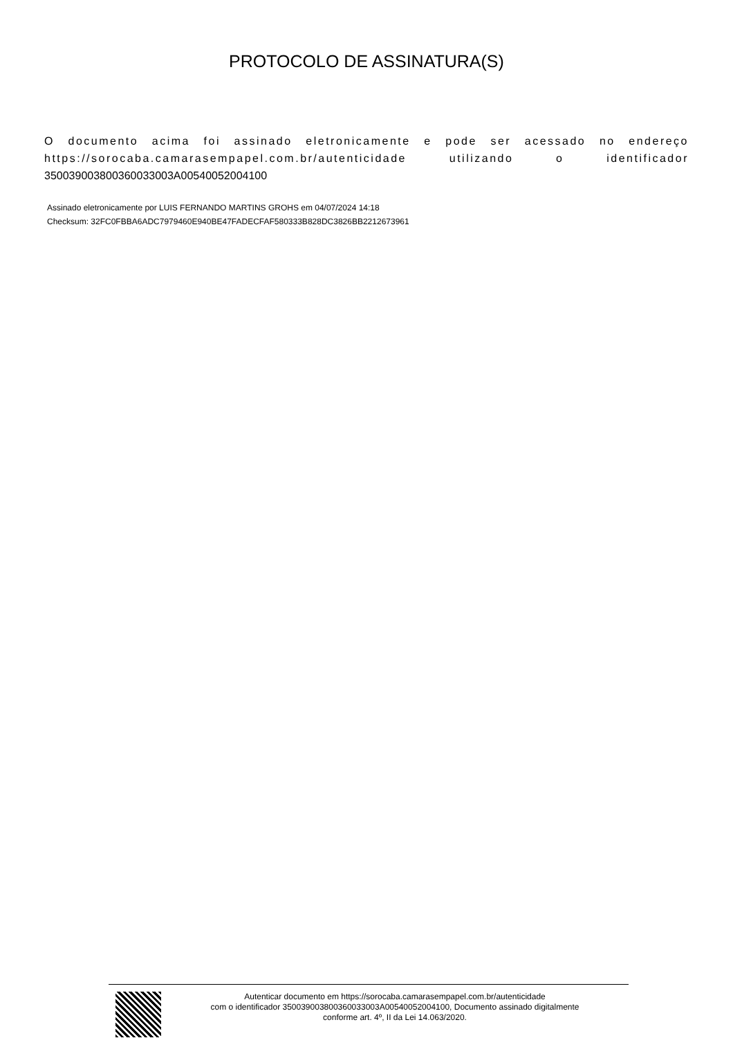PROTOCOLO DE ASSINATURA(S)
O documento acima foi assinado eletronicamente e pode ser acessado no endereço https://sorocaba.camarasempapel.com.br/autenticidade utilizando o identificador 350039003800360033003A00540052004100
Assinado eletronicamente por LUIS FERNANDO MARTINS GROHS em 04/07/2024 14:18
Checksum: 32FC0FBBA6ADC7979460E940BE47FADECFAF580333B828DC3826BB2212673961
Autenticar documento em https://sorocaba.camarasempapel.com.br/autenticidade
com o identificador 350039003800360033003A00540052004100, Documento assinado digitalmente
conforme art. 4º, II da Lei 14.063/2020.